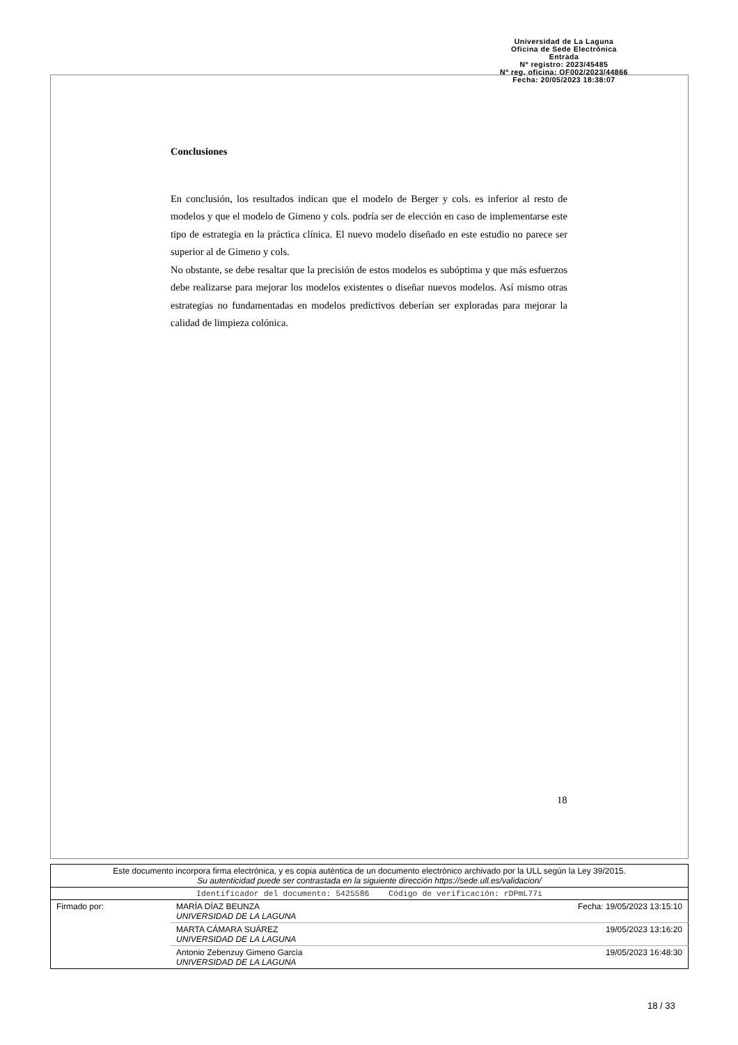Universidad de La Laguna
Oficina de Sede Electrónica
Entrada
Nº registro: 2023/45485
Nº reg. oficina: OF002/2023/44866
Fecha: 20/05/2023 18:38:07
Conclusiones
En conclusión, los resultados indican que el modelo de Berger y cols. es inferior al resto de modelos y que el modelo de Gimeno y cols. podría ser de elección en caso de implementarse este tipo de estrategia en la práctica clínica. El nuevo modelo diseñado en este estudio no parece ser superior al de Gimeno y cols.
No obstante, se debe resaltar que la precisión de estos modelos es subóptima y que más esfuerzos debe realizarse para mejorar los modelos existentes o diseñar nuevos modelos. Así mismo otras estrategias no fundamentadas en modelos predictivos deberían ser exploradas para mejorar la calidad de limpieza colónica.
18
| Este documento incorpora firma electrónica, y es copia auténtica de un documento electrónico archivado por la ULL según la Ley 39/2015. Su autenticidad puede ser contrastada en la siguiente dirección https://sede.ull.es/validacion/ | | |
| Identificador del documento: 5425586 Código de verificación: rDPmL77i | | |
| Firmado por: | MARÍA DÍAZ BEUNZA UNIVERSIDAD DE LA LAGUNA | Fecha: 19/05/2023 13:15:10 |
| | MARTA CÁMARA SUÁREZ UNIVERSIDAD DE LA LAGUNA | 19/05/2023 13:16:20 |
| | Antonio Zebenzuy Gimeno García UNIVERSIDAD DE LA LAGUNA | 19/05/2023 16:48:30 |
18 / 33